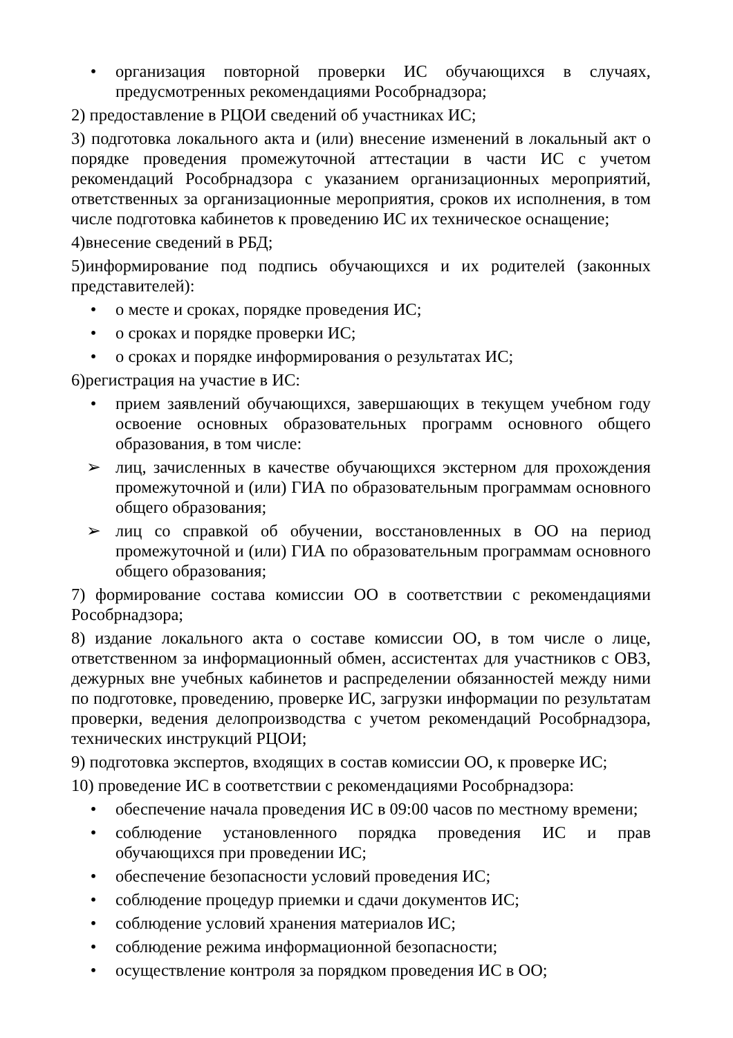• организация повторной проверки ИС обучающихся в случаях, предусмотренных рекомендациями Рособрнадзора;
2) предоставление в РЦОИ сведений об участниках ИС;
3) подготовка локального акта и (или) внесение изменений в локальный акт о порядке проведения промежуточной аттестации в части ИС с учетом рекомендаций Рособрнадзора с указанием организационных мероприятий, ответственных за организационные мероприятия, сроков их исполнения, в том числе подготовка кабинетов к проведению ИС их техническое оснащение;
4)внесение сведений в РБД;
5)информирование под подпись обучающихся и их родителей (законных представителей):
• о месте и сроках, порядке проведения ИС;
• о сроках и порядке проверки ИС;
• о сроках и порядке информирования о результатах ИС;
6)регистрация на участие в ИС:
• прием заявлений обучающихся, завершающих в текущем учебном году освоение основных образовательных программ основного общего образования, в том числе:
➢ лиц, зачисленных в качестве обучающихся экстерном для прохождения промежуточной и (или) ГИА по образовательным программам основного общего образования;
➢ лиц со справкой об обучении, восстановленных в ОО на период промежуточной и (или) ГИА по образовательным программам основного общего образования;
7) формирование состава комиссии ОО в соответствии с рекомендациями Рособрнадзора;
8) издание локального акта о составе комиссии ОО, в том числе о лице, ответственном за информационный обмен, ассистентах для участников с ОВЗ, дежурных вне учебных кабинетов и распределении обязанностей между ними по подготовке, проведению, проверке ИС, загрузки информации по результатам проверки, ведения делопроизводства с учетом рекомендаций Рособрнадзора, технических инструкций РЦОИ;
9) подготовка экспертов, входящих в состав комиссии ОО, к проверке ИС;
10) проведение ИС в соответствии с рекомендациями Рособрнадзора:
• обеспечение начала проведения ИС в 09:00 часов по местному времени;
• соблюдение установленного порядка проведения ИС и прав обучающихся при проведении ИС;
• обеспечение безопасности условий проведения ИС;
• соблюдение процедур приемки и сдачи документов ИС;
• соблюдение условий хранения материалов ИС;
• соблюдение режима информационной безопасности;
• осуществление контроля за порядком проведения ИС в ОО;